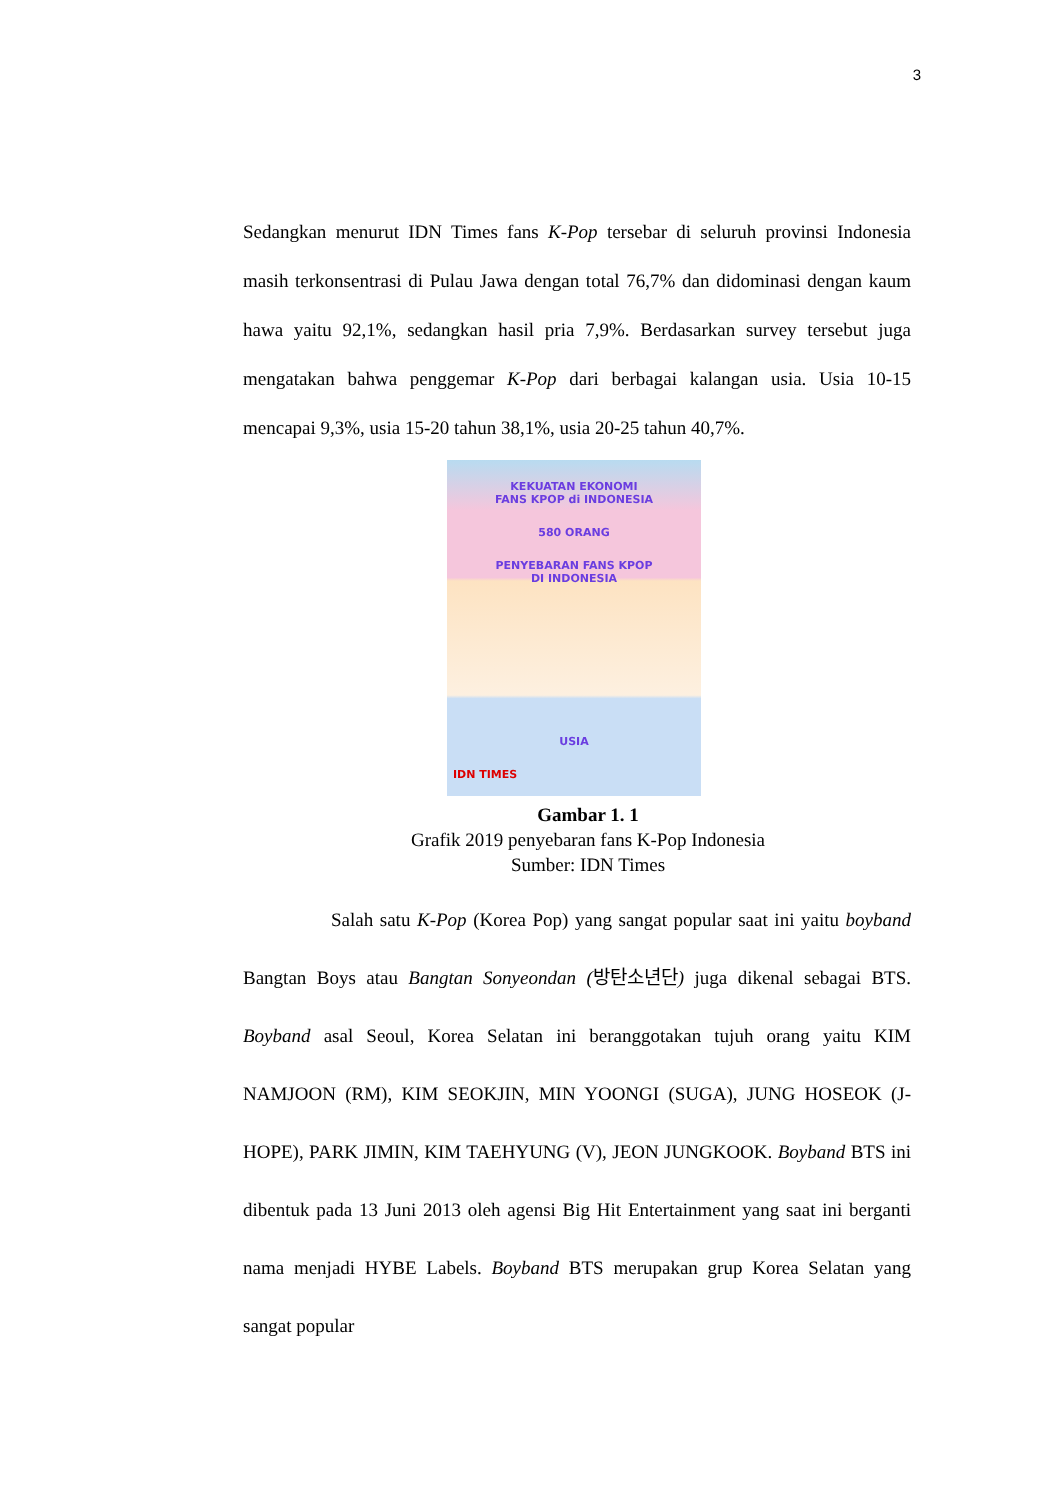3
Sedangkan menurut IDN Times fans K-Pop tersebar di seluruh provinsi Indonesia masih terkonsentrasi di Pulau Jawa dengan total 76,7% dan didominasi dengan kaum hawa yaitu 92,1%, sedangkan hasil pria 7,9%. Berdasarkan survey tersebut juga mengatakan bahwa penggemar K-Pop dari berbagai kalangan usia. Usia 10-15 mencapai 9,3%, usia 15-20 tahun 38,1%, usia 20-25 tahun 40,7%.
KEKUATAN EKONOMI
FANS KPOP di INDONESIA
580 ORANG
PENYEBARAN FANS KPOP
DI INDONESIA
USIA
IDN TIMES
Gambar 1. 1
Grafik 2019 penyebaran fans K-Pop Indonesia
Sumber: IDN Times
Salah satu K-Pop (Korea Pop) yang sangat popular saat ini yaitu boyband Bangtan Boys atau Bangtan Sonyeondan (방탄소년단) juga dikenal sebagai BTS. Boyband asal Seoul, Korea Selatan ini beranggotakan tujuh orang yaitu KIM NAMJOON (RM), KIM SEOKJIN, MIN YOONGI (SUGA), JUNG HOSEOK (J-HOPE), PARK JIMIN, KIM TAEHYUNG (V), JEON JUNGKOOK. Boyband BTS ini dibentuk pada 13 Juni 2013 oleh agensi Big Hit Entertainment yang saat ini berganti nama menjadi HYBE Labels. Boyband BTS merupakan grup Korea Selatan yang sangat popular